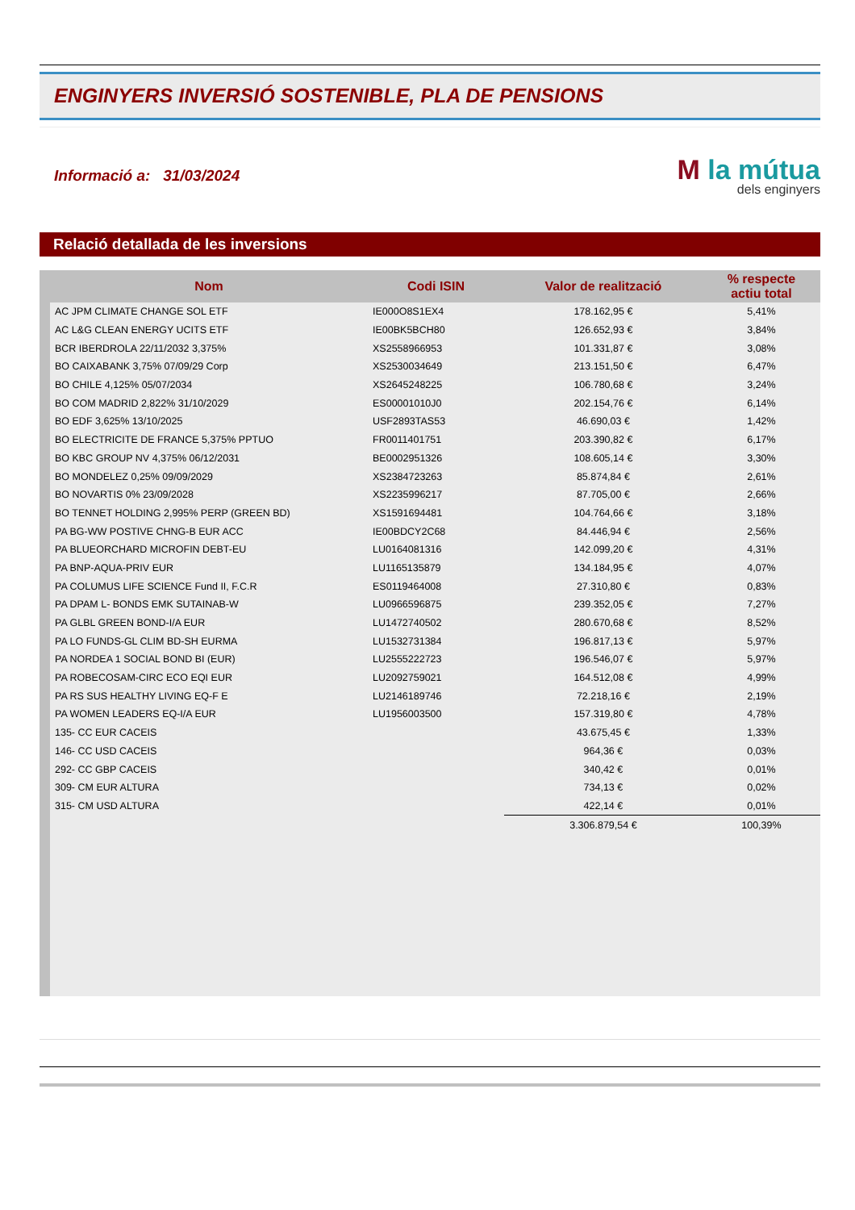ENGINYERS INVERSIÓ SOSTENIBLE, PLA DE PENSIONS
Informació a: 31/03/2024
M la mútua
dels enginyers
Relació detallada de les inversions
| Nom | Codi ISIN | Valor de realització | % respecte actiu total |
| --- | --- | --- | --- |
| AC JPM CLIMATE CHANGE SOL ETF | IE000O8S1EX4 | 178.162,95 € | 5,41% |
| AC L&G CLEAN ENERGY UCITS ETF | IE00BK5BCH80 | 126.652,93 € | 3,84% |
| BCR IBERDROLA 22/11/2032 3,375% | XS2558966953 | 101.331,87 € | 3,08% |
| BO CAIXABANK 3,75% 07/09/29 Corp | XS2530034649 | 213.151,50 € | 6,47% |
| BO CHILE 4,125% 05/07/2034 | XS2645248225 | 106.780,68 € | 3,24% |
| BO COM MADRID 2,822% 31/10/2029 | ES00001010J0 | 202.154,76 € | 6,14% |
| BO EDF 3,625% 13/10/2025 | USF2893TAS53 | 46.690,03 € | 1,42% |
| BO ELECTRICITE DE FRANCE 5,375% PPTUO | FR0011401751 | 203.390,82 € | 6,17% |
| BO KBC GROUP NV 4,375% 06/12/2031 | BE0002951326 | 108.605,14 € | 3,30% |
| BO MONDELEZ 0,25% 09/09/2029 | XS2384723263 | 85.874,84 € | 2,61% |
| BO NOVARTIS 0% 23/09/2028 | XS2235996217 | 87.705,00 € | 2,66% |
| BO TENNET HOLDING 2,995% PERP (GREEN BD) | XS1591694481 | 104.764,66 € | 3,18% |
| PA BG-WW POSTIVE CHNG-B EUR ACC | IE00BDCY2C68 | 84.446,94 € | 2,56% |
| PA BLUEORCHARD MICROFIN DEBT-EU | LU0164081316 | 142.099,20 € | 4,31% |
| PA BNP-AQUA-PRIV EUR | LU1165135879 | 134.184,95 € | 4,07% |
| PA COLUMUS LIFE SCIENCE Fund II, F.C.R | ES0119464008 | 27.310,80 € | 0,83% |
| PA DPAM L- BONDS EMK SUTAINAB-W | LU0966596875 | 239.352,05 € | 7,27% |
| PA GLBL GREEN BOND-I/A EUR | LU1472740502 | 280.670,68 € | 8,52% |
| PA LO FUNDS-GL CLIM BD-SH EURMA | LU1532731384 | 196.817,13 € | 5,97% |
| PA NORDEA 1 SOCIAL BOND BI (EUR) | LU2555222723 | 196.546,07 € | 5,97% |
| PA ROBECOSAM-CIRC ECO EQI EUR | LU2092759021 | 164.512,08 € | 4,99% |
| PA RS SUS HEALTHY LIVING EQ-F E | LU2146189746 | 72.218,16 € | 2,19% |
| PA WOMEN LEADERS EQ-I/A EUR | LU1956003500 | 157.319,80 € | 4,78% |
| 135- CC EUR CACEIS | | 43.675,45 € | 1,33% |
| 146- CC USD CACEIS | | 964,36 € | 0,03% |
| 292- CC GBP CACEIS | | 340,42 € | 0,01% |
| 309- CM EUR ALTURA | | 734,13 € | 0,02% |
| 315- CM USD ALTURA | | 422,14 € | 0,01% |
| | | 3.306.879,54 € | 100,39% |